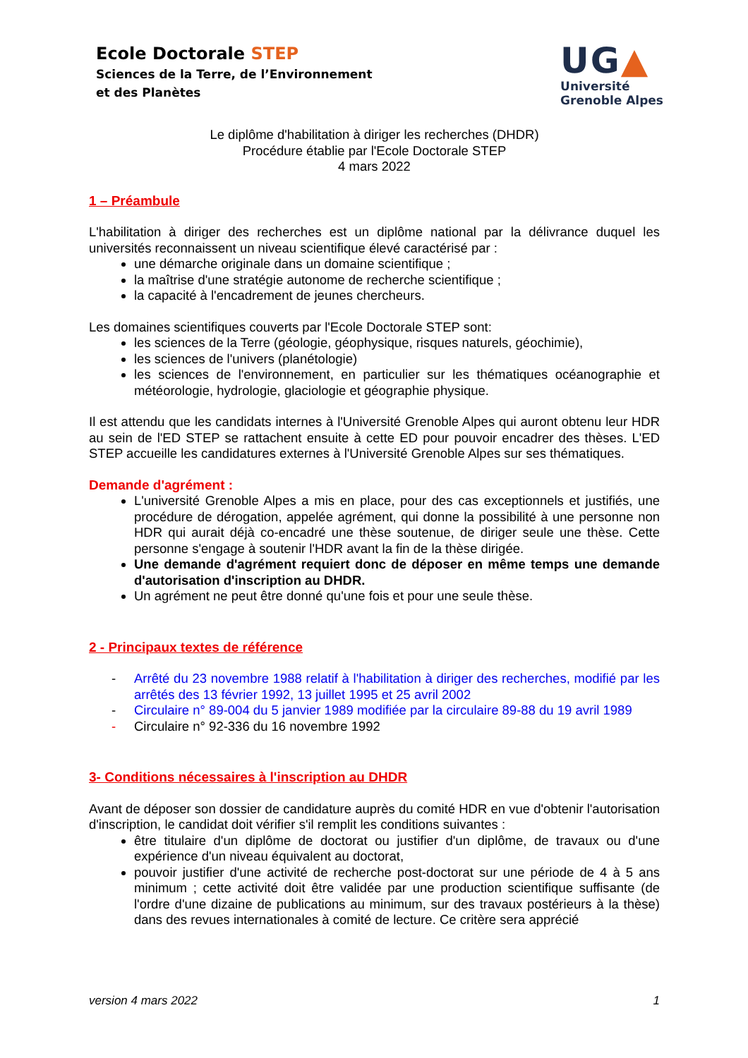Ecole Doctorale STEP
Sciences de la Terre, de l’Environnement
et des Planètes
UG▲
Université
Grenoble Alpes
Le diplôme d'habilitation à diriger les recherches (DHDR)
Procédure établie par l'Ecole Doctorale STEP
4 mars 2022
1 – Préambule
L'habilitation à diriger des recherches est un diplôme national par la délivrance duquel les universités reconnaissent un niveau scientifique élevé caractérisé par :
une démarche originale dans un domaine scientifique ;
la maîtrise d'une stratégie autonome de recherche scientifique ;
la capacité à l'encadrement de jeunes chercheurs.
Les domaines scientifiques couverts par l'Ecole Doctorale STEP sont:
les sciences de la Terre (géologie, géophysique, risques naturels, géochimie),
les sciences de l'univers (planétologie)
les sciences de l'environnement, en particulier sur les thématiques océanographie et météorologie, hydrologie, glaciologie et géographie physique.
Il est attendu que les candidats internes à l'Université Grenoble Alpes qui auront obtenu leur HDR au sein de l'ED STEP se rattachent ensuite à cette ED pour pouvoir encadrer des thèses. L'ED STEP accueille les candidatures externes à l'Université Grenoble Alpes sur ses thématiques.
Demande d'agrément :
L'université Grenoble Alpes a mis en place, pour des cas exceptionnels et justifiés, une procédure de dérogation, appelée agrément, qui donne la possibilité à une personne non HDR qui aurait déjà co-encadré une thèse soutenue, de diriger seule une thèse. Cette personne s'engage à soutenir l'HDR avant la fin de la thèse dirigée.
Une demande d'agrément requiert donc de déposer en même temps une demande d'autorisation d'inscription au DHDR.
Un agrément ne peut être donné qu'une fois et pour une seule thèse.
2 - Principaux textes de référence
- Arrêté du 23 novembre 1988 relatif à l'habilitation à diriger des recherches, modifié par les arrêtés des 13 février 1992, 13 juillet 1995 et 25 avril 2002
- Circulaire n° 89-004 du 5 janvier 1989 modifiée par la circulaire 89-88 du 19 avril 1989
- Circulaire n° 92-336 du 16 novembre 1992
3- Conditions nécessaires à l'inscription au DHDR
Avant de déposer son dossier de candidature auprès du comité HDR en vue d'obtenir l'autorisation d'inscription, le candidat doit vérifier s'il remplit les conditions suivantes :
être titulaire d'un diplôme de doctorat ou justifier d'un diplôme, de travaux ou d'une expérience d'un niveau équivalent au doctorat,
pouvoir justifier d'une activité de recherche post-doctorat sur une période de 4 à 5 ans minimum ; cette activité doit être validée par une production scientifique suffisante (de l'ordre d'une dizaine de publications au minimum, sur des travaux postérieurs à la thèse) dans des revues internationales à comité de lecture. Ce critère sera apprécié
version 4 mars 2022 1